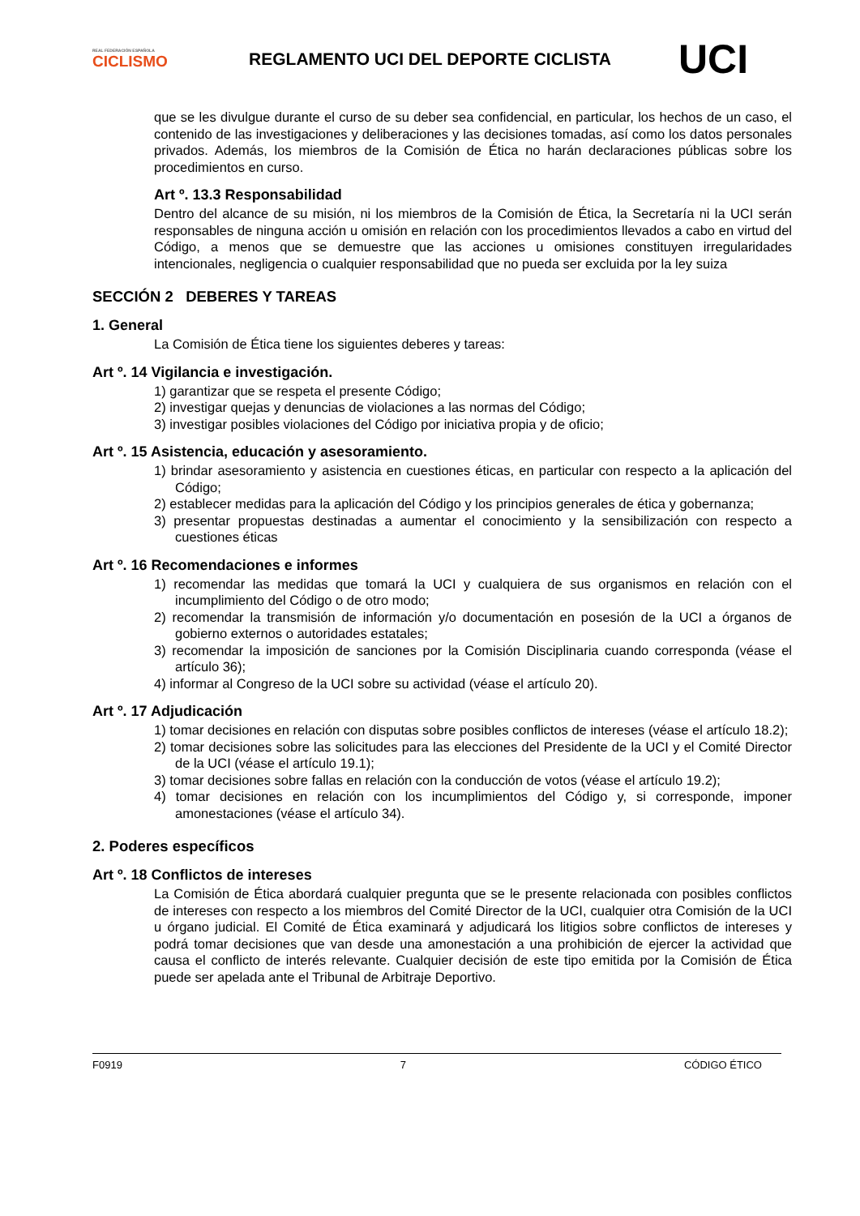REAL FEDERACIÓN ESPAÑOLA
CICLISMO
REGLAMENTO UCI DEL DEPORTE CICLISTA
UCI
que se les divulgue durante el curso de su deber sea confidencial, en particular, los hechos de un caso, el contenido de las investigaciones y deliberaciones y las decisiones tomadas, así como los datos personales privados. Además, los miembros de la Comisión de Ética no harán declaraciones públicas sobre los procedimientos en curso.
Art º. 13.3 Responsabilidad
Dentro del alcance de su misión, ni los miembros de la Comisión de Ética, la Secretaría ni la UCI serán responsables de ninguna acción u omisión en relación con los procedimientos llevados a cabo en virtud del Código, a menos que se demuestre que las acciones u omisiones constituyen irregularidades intencionales, negligencia o cualquier responsabilidad que no pueda ser excluida por la ley suiza
SECCIÓN 2 DEBERES Y TAREAS
1. General
La Comisión de Ética tiene los siguientes deberes y tareas:
Art º. 14 Vigilancia e investigación.
1) garantizar que se respeta el presente Código;
2) investigar quejas y denuncias de violaciones a las normas del Código;
3) investigar posibles violaciones del Código por iniciativa propia y de oficio;
Art º. 15 Asistencia, educación y asesoramiento.
1) brindar asesoramiento y asistencia en cuestiones éticas, en particular con respecto a la aplicación del Código;
2) establecer medidas para la aplicación del Código y los principios generales de ética y gobernanza;
3) presentar propuestas destinadas a aumentar el conocimiento y la sensibilización con respecto a cuestiones éticas
Art º. 16 Recomendaciones e informes
1) recomendar las medidas que tomará la UCI y cualquiera de sus organismos en relación con el incumplimiento del Código o de otro modo;
2) recomendar la transmisión de información y/o documentación en posesión de la UCI a órganos de gobierno externos o autoridades estatales;
3) recomendar la imposición de sanciones por la Comisión Disciplinaria cuando corresponda (véase el artículo 36);
4) informar al Congreso de la UCI sobre su actividad (véase el artículo 20).
Art º. 17 Adjudicación
1) tomar decisiones en relación con disputas sobre posibles conflictos de intereses (véase el artículo 18.2);
2) tomar decisiones sobre las solicitudes para las elecciones del Presidente de la UCI y el Comité Director de la UCI (véase el artículo 19.1);
3) tomar decisiones sobre fallas en relación con la conducción de votos (véase el artículo 19.2);
4) tomar decisiones en relación con los incumplimientos del Código y, si corresponde, imponer amonestaciones (véase el artículo 34).
2. Poderes específicos
Art º. 18 Conflictos de intereses
La Comisión de Ética abordará cualquier pregunta que se le presente relacionada con posibles conflictos de intereses con respecto a los miembros del Comité Director de la UCI, cualquier otra Comisión de la UCI u órgano judicial. El Comité de Ética examinará y adjudicará los litigios sobre conflictos de intereses y podrá tomar decisiones que van desde una amonestación a una prohibición de ejercer la actividad que causa el conflicto de interés relevante. Cualquier decisión de este tipo emitida por la Comisión de Ética puede ser apelada ante el Tribunal de Arbitraje Deportivo.
F0919 7 CÓDIGO ÉTICO